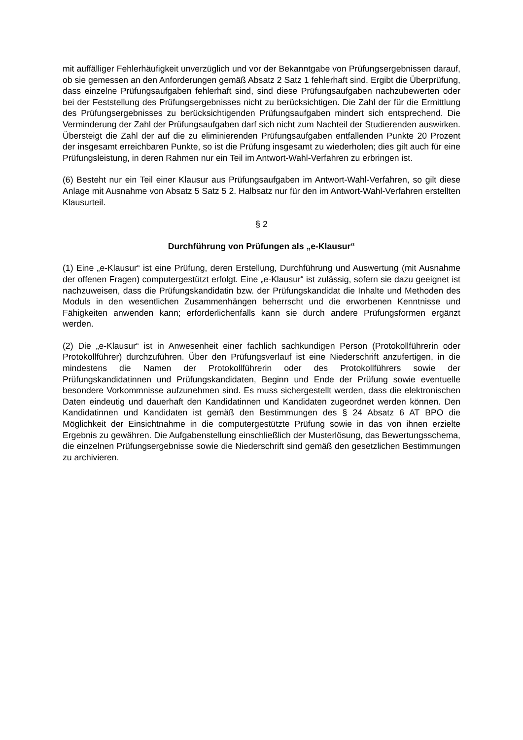mit auffälliger Fehlerhäufigkeit unverzüglich und vor der Bekanntgabe von Prüfungsergebnissen darauf, ob sie gemessen an den Anforderungen gemäß Absatz 2 Satz 1 fehlerhaft sind. Ergibt die Überprüfung, dass einzelne Prüfungsaufgaben fehlerhaft sind, sind diese Prüfungsaufgaben nachzubewerten oder bei der Feststellung des Prüfungsergebnisses nicht zu berücksichtigen. Die Zahl der für die Ermittlung des Prüfungsergebnisses zu berücksichtigenden Prüfungsaufgaben mindert sich entsprechend. Die Verminderung der Zahl der Prüfungsaufgaben darf sich nicht zum Nachteil der Studierenden auswirken. Übersteigt die Zahl der auf die zu eliminierenden Prüfungsaufgaben entfallenden Punkte 20 Prozent der insgesamt erreichbaren Punkte, so ist die Prüfung insgesamt zu wiederholen; dies gilt auch für eine Prüfungsleistung, in deren Rahmen nur ein Teil im Antwort-Wahl-Verfahren zu erbringen ist.
(6) Besteht nur ein Teil einer Klausur aus Prüfungsaufgaben im Antwort-Wahl-Verfahren, so gilt diese Anlage mit Ausnahme von Absatz 5 Satz 5 2. Halbsatz nur für den im Antwort-Wahl-Verfahren erstellten Klausurteil.
§ 2
Durchführung von Prüfungen als „e-Klausur“
(1) Eine „e-Klausur“ ist eine Prüfung, deren Erstellung, Durchführung und Auswertung (mit Ausnahme der offenen Fragen) computergestützt erfolgt. Eine „e-Klausur“ ist zulässig, sofern sie dazu geeignet ist nachzuweisen, dass die Prüfungskandidatin bzw. der Prüfungskandidat die Inhalte und Methoden des Moduls in den wesentlichen Zusammenhängen beherrscht und die erworbenen Kenntnisse und Fähigkeiten anwenden kann; erforderlichenfalls kann sie durch andere Prüfungsformen ergänzt werden.
(2) Die „e-Klausur“ ist in Anwesenheit einer fachlich sachkundigen Person (Protokollführerin oder Protokollführer) durchzuführen. Über den Prüfungsverlauf ist eine Niederschrift anzufertigen, in die mindestens die Namen der Protokollführerin oder des Protokollführers sowie der Prüfungskandidatinnen und Prüfungskandidaten, Beginn und Ende der Prüfung sowie eventuelle besondere Vorkommnisse aufzunehmen sind. Es muss sichergestellt werden, dass die elektronischen Daten eindeutig und dauerhaft den Kandidatinnen und Kandidaten zugeordnet werden können. Den Kandidatinnen und Kandidaten ist gemäß den Bestimmungen des § 24 Absatz 6 AT BPO die Möglichkeit der Einsichtnahme in die computergestützte Prüfung sowie in das von ihnen erzielte Ergebnis zu gewähren. Die Aufgabenstellung einschließlich der Musterlösung, das Bewertungsschema, die einzelnen Prüfungsergebnisse sowie die Niederschrift sind gemäß den gesetzlichen Bestimmungen zu archivieren.